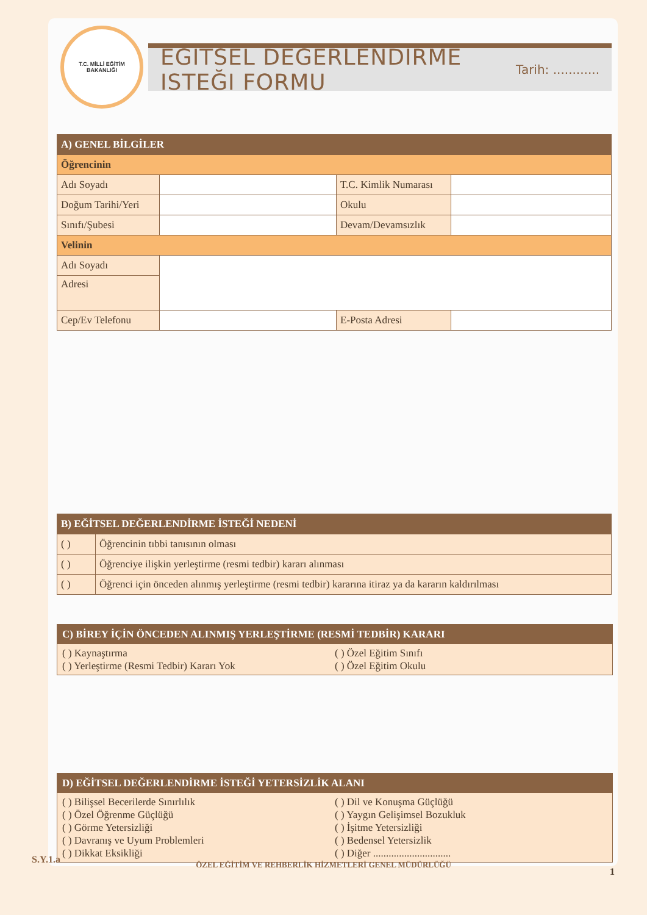T.C. MİLLİ EĞİTİM BAKANLIĞI
EĞITSEL DEĞERLENDIRME ISTEĞI FORMU
Tarih: ............
| A) GENEL BİLGİLER | | | |
| Öğrencinin | | | |
| Adı Soyadı | | T.C. Kimlik Numarası | |
| Doğum Tarihi/Yeri | | Okulu | |
| Sınıfı/Şubesi | | Devam/Devamsızlık | |
| Velinin | | | |
| Adı Soyadı | | | |
| Adresi | | | |
| Cep/Ev Telefonu | | E-Posta Adresi | |
| B) EĞİTSEL DEĞERLENDİRME İSTEĞİ NEDENİ | |
| ( ) | Öğrencinin tıbbi tanısının olması |
| ( ) | Öğrenciye ilişkin yerleştirme (resmi tedbir) kararı alınması |
| ( ) | Öğrenci için önceden alınmış yerleştirme (resmi tedbir) kararına itiraz ya da kararın kaldırılması |
C) BİREY İÇİN ÖNCEDEN ALINMIŞ YERLEŞTİRME (RESMİ TEDBİR) KARARI
( ) Kaynaştırma
( ) Özel Eğitim Sınıfı
( ) Yerleştirme (Resmi Tedbir) Kararı Yok
( ) Özel Eğitim Okulu
D) EĞİTSEL DEĞERLENDİRME İSTEĞİ YETERSİZLİK ALANI
( ) Bilişsel Becerilerde Sınırlılık
( ) Dil ve Konuşma Güçlüğü
( ) Özel Öğrenme Güçlüğü
( ) Yaygın Gelişimsel Bozukluk
( ) Görme Yetersizliği
( ) İşitme Yetersizliği
( ) Davranış ve Uyum Problemleri
( ) Bedensel Yetersizlik
( ) Dikkat Eksikliği
( ) Diğer ..............................
S.Y.1.a
ÖZEL EĞİTİM VE REHBERLİK HİZMETLERİ GENEL MÜDÜRLÜĞÜ
1